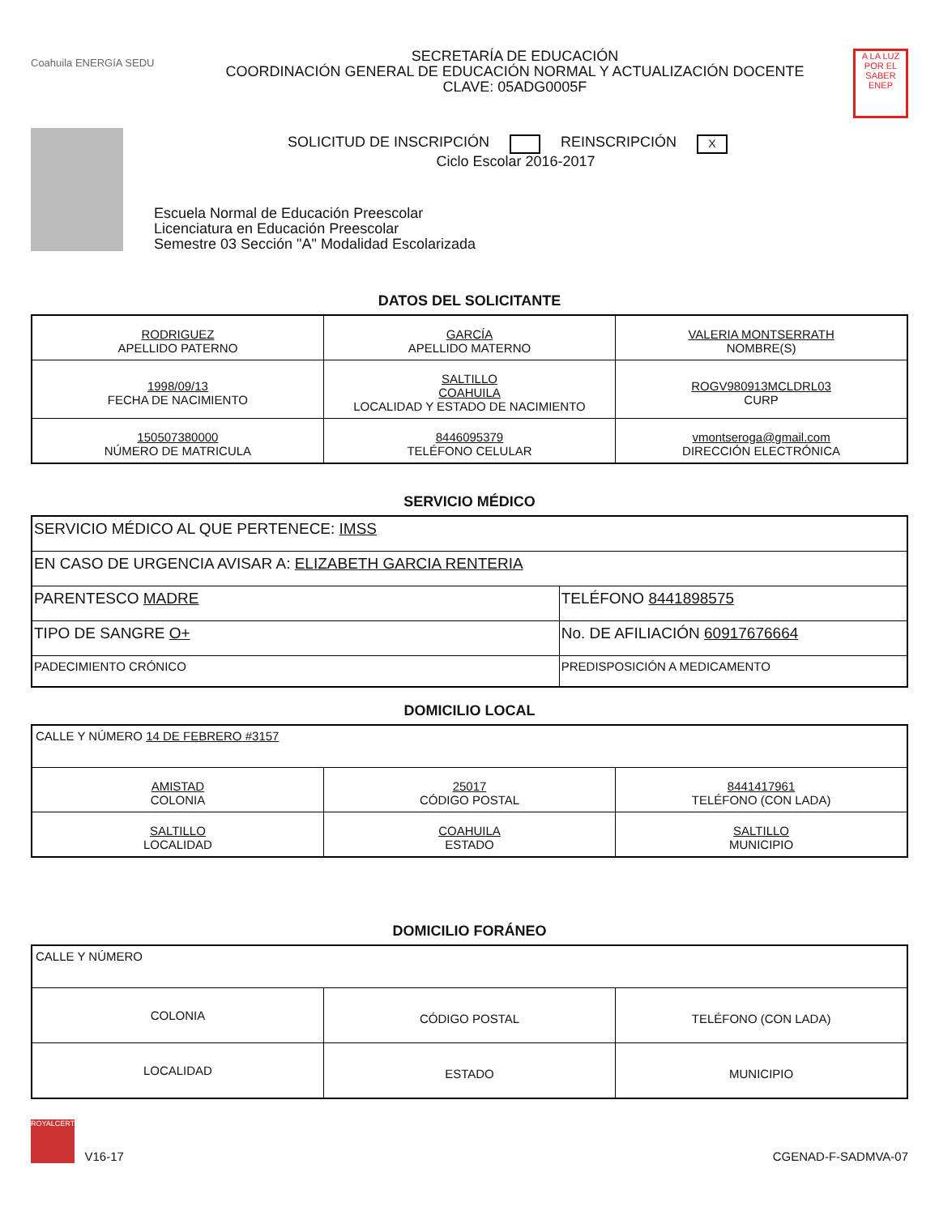Coahuila ENERGíA SEDU
SECRETARÍA DE EDUCACIÓN
COORDINACIÓN GENERAL DE EDUCACIÓN NORMAL Y ACTUALIZACIÓN DOCENTE
CLAVE: 05ADG0005F
A LA LUZ POR EL SABER ENEP
SOLICITUD DE INSCRIPCIÓN REINSCRIPCIÓN X
Ciclo Escolar 2016-2017
Escuela Normal de Educación Preescolar
Licenciatura en Educación Preescolar
Semestre 03 Sección "A" Modalidad Escolarizada
DATOS DEL SOLICITANTE
| RODRIGUEZ APELLIDO PATERNO | GARCÍA APELLIDO MATERNO | VALERIA MONTSERRATH NOMBRE(S) |
| 1998/09/13 FECHA DE NACIMIENTO | SALTILLO COAHUILA LOCALIDAD Y ESTADO DE NACIMIENTO | ROGV980913MCLDRL03 CURP |
| 150507380000 NÚMERO DE MATRICULA | 8446095379 TELÉFONO CELULAR | vmontseroga@gmail.com DIRECCIÓN ELECTRÓNICA |
SERVICIO MÉDICO
| SERVICIO MÉDICO AL QUE PERTENECE: IMSS | |
| EN CASO DE URGENCIA AVISAR A: ELIZABETH GARCIA RENTERIA | |
| PARENTESCO MADRE | TELÉFONO 8441898575 |
| TIPO DE SANGRE O+ | No. DE AFILIACIÓN 60917676664 |
| PADECIMIENTO CRÓNICO | PREDISPOSICIÓN A MEDICAMENTO |
DOMICILIO LOCAL
| CALLE Y NÚMERO 14 DE FEBRERO #3157 | | |
| AMISTAD COLONIA | 25017 CÓDIGO POSTAL | 8441417961 TELÉFONO (CON LADA) |
| SALTILLO LOCALIDAD | COAHUILA ESTADO | SALTILLO MUNICIPIO |
DOMICILIO FORÁNEO
| CALLE Y NÚMERO | | |
| COLONIA | CÓDIGO POSTAL | TELÉFONO (CON LADA) |
| LOCALIDAD | ESTADO | MUNICIPIO |
ROYALCERT V16-17
CGENAD-F-SADMVA-07